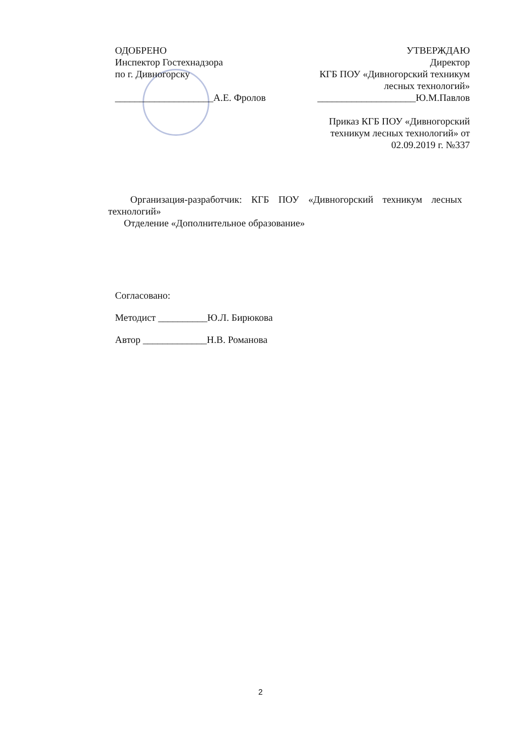ОДОБРЕНО
Инспектор Гостехнадзора
по г. Дивногорску
____________________А.Е. Фролов
УТВЕРЖДАЮ
Директор
КГБ ПОУ «Дивногорский техникум лесных технологий»
____________________Ю.М.Павлов
Приказ КГБ ПОУ «Дивногорский техникум лесных технологий» от 02.09.2019 г. №337
Организация-разработчик: КГБ ПОУ «Дивногорский техникум лесных технологий»
Отделение «Дополнительное образование»
Согласовано:
Методист __________Ю.Л. Бирюкова
Автор _____________Н.В. Романова
2